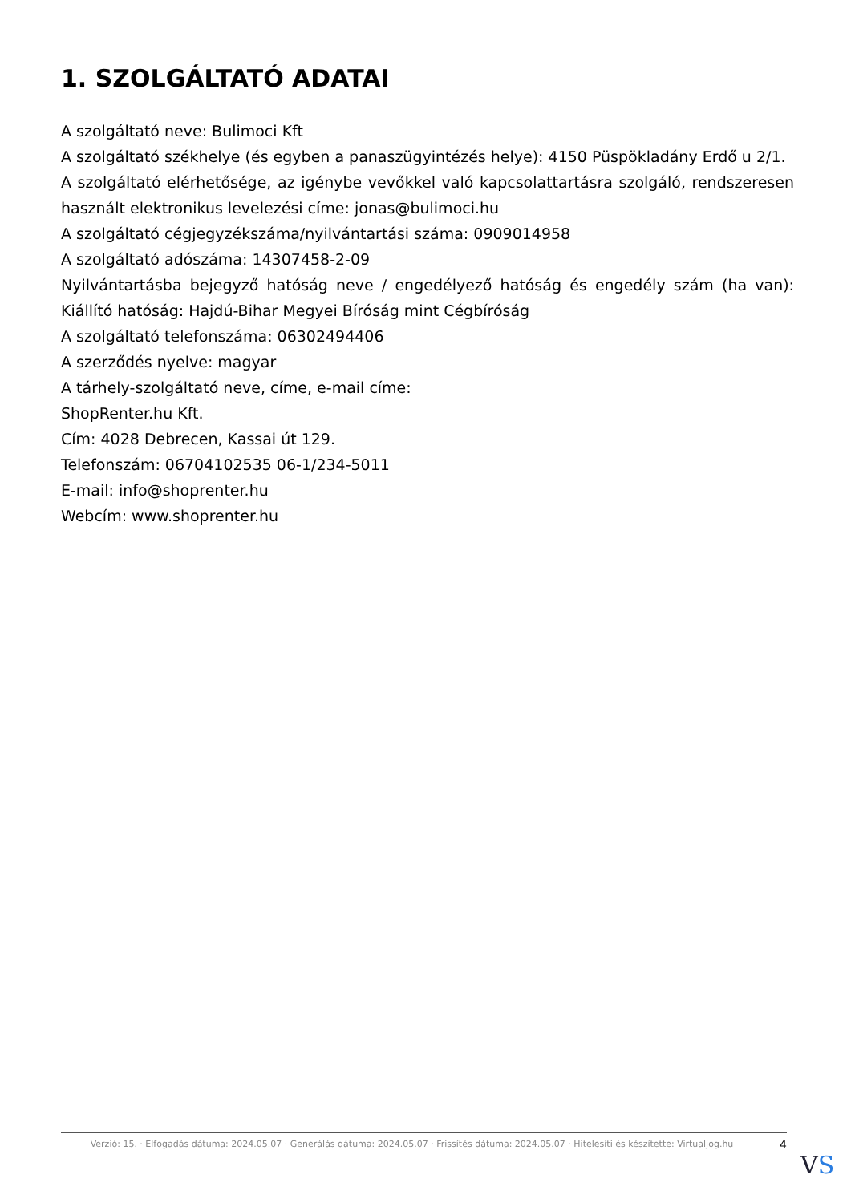1. SZOLGÁLTATÓ ADATAI
A szolgáltató neve: Bulimoci Kft
A szolgáltató székhelye (és egyben a panaszügyintézés helye): 4150 Püspökladány Erdő u 2/1.
A szolgáltató elérhetősége, az igénybe vevőkkel való kapcsolattartásra szolgáló, rendszeresen használt elektronikus levelezési címe: jonas@bulimoci.hu
A szolgáltató cégjegyzékszáma/nyilvántartási száma: 0909014958
A szolgáltató adószáma: 14307458-2-09
Nyilvántartásba bejegyző hatóság neve / engedélyező hatóság és engedély szám (ha van): Kiállító hatóság: Hajdú-Bihar Megyei Bíróság mint Cégbíróság
A szolgáltató telefonszáma: 06302494406
A szerződés nyelve: magyar
A tárhely-szolgáltató neve, címe, e-mail címe:
ShopRenter.hu Kft.
Cím: 4028 Debrecen, Kassai út 129.
Telefonszám: 06704102535 06-1/234-5011
E-mail: info@shoprenter.hu
Webcím: www.shoprenter.hu
Verzió: 15. · Elfogadás dátuma: 2024.05.07 · Generálás dátuma: 2024.05.07 · Frissítés dátuma: 2024.05.07 · Hitelesíti és készítette: Virtualjog.hu
4
VS